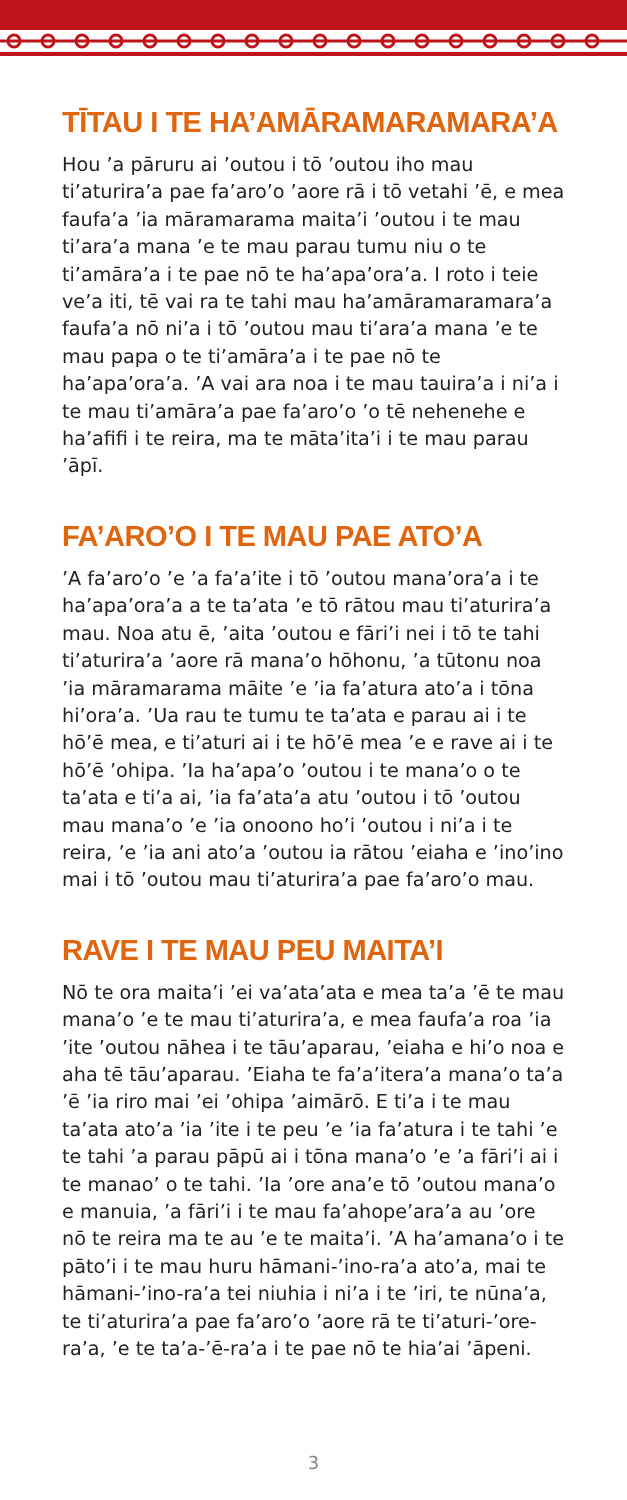TĪTAU I TE HA’AMĀRAMARAMARA’A
Hou ’a pāruru ai ’outou i tō ’outou iho mau ti’aturira’a pae fa’aro’o ’aore rā i tō vetahi ’ē, e mea faufa’a ’ia māramarama maita’i ’outou i te mau ti’ara’a mana ’e te mau parau tumu niu o te ti’amāra’a i te pae nō te ha’apa’ora’a. I roto i teie ve’a iti, tē vai ra te tahi mau ha’amāramaramara’a faufa’a nō ni’a i tō ’outou mau ti’ara’a mana ’e te mau papa o te ti’amāra’a i te pae nō te ha’apa’ora’a. ’A vai ara noa i te mau tauira’a i ni’a i te mau ti’amāra’a pae fa’aro’o ’o tē nehenehe e ha’afifi i te reira, ma te māta’ita’i i te mau parau ’āpī.
FA’ARO’O I TE MAU PAE ATO’A
’A fa’aro’o ’e ’a fa’a’ite i tō ’outou mana’ora’a i te ha’apa’ora’a a te ta’ata ’e tō rātou mau ti’aturira’a mau. Noa atu ē, ’aita ’outou e fāri’i nei i tō te tahi ti’aturira’a ’aore rā mana’o hōhonu, ’a tūtonu noa ’ia māramarama māite ’e ’ia fa’atura ato’a i tōna hi’ora’a. ’Ua rau te tumu te ta’ata e parau ai i te hō’ē mea, e ti’aturi ai i te hō’ē mea ’e e rave ai i te hō’ē ’ohipa. ’Ia ha’apa’o ’outou i te mana’o o te ta’ata e ti’a ai, ’ia fa’ata’a atu ’outou i tō ’outou mau mana’o ’e ’ia onoono ho’i ’outou i ni’a i te reira, ’e ’ia ani ato’a ’outou ia rātou ’eiaha e ’ino’ino mai i tō ’outou mau ti’aturira’a pae fa’aro’o mau.
RAVE I TE MAU PEU MAITA’I
Nō te ora maita’i ’ei va’ata’ata e mea ta’a ’ē te mau mana’o ’e te mau ti’aturira’a, e mea faufa’a roa ’ia ’ite ’outou nāhea i te tāu’aparau, ’eiaha e hi’o noa e aha tē tāu’aparau. ’Eiaha te fa’a’itera’a mana’o ta’a ’ē ’ia riro mai ’ei ’ohipa ’aimārō. E ti’a i te mau ta’ata ato’a ’ia ’ite i te peu ’e ’ia fa’atura i te tahi ’e te tahi ’a parau pāpū ai i tōna mana’o ’e ’a fāri’i ai i te manao’ o te tahi. ’Ia ’ore ana’e tō ’outou mana’o e manuia, ’a fāri’i i te mau fa’ahope’ara’a au ’ore nō te reira ma te au ’e te maita’i. ’A ha’amana’o i te pāto’i i te mau huru hāmani-’ino-ra’a ato’a, mai te hāmani-’ino-ra’a tei niuhia i ni’a i te ’iri, te nūna’a, te ti’aturira’a pae fa’aro’o ’aore rā te ti’aturi-’ore-ra’a, ’e te ta’a-’ē-ra’a i te pae nō te hia’ai ’āpeni.
3